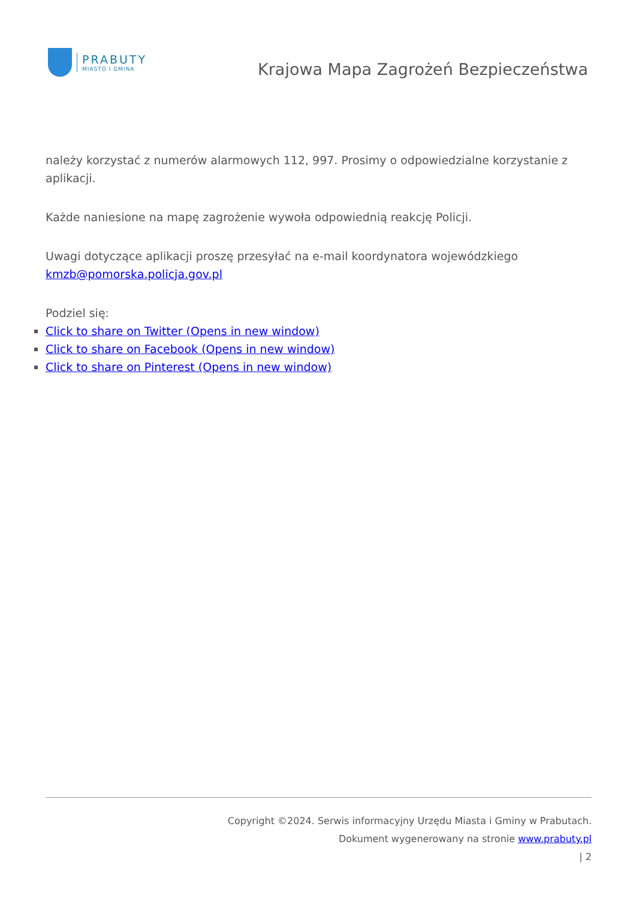PRABUTY
MIASTO I GMINA
Krajowa Mapa Zagrożeń Bezpieczeństwa
należy korzystać z numerów alarmowych 112, 997. Prosimy o odpowiedzialne korzystanie z aplikacji.
Każde naniesione na mapę zagrożenie wywoła odpowiednią reakcję Policji.
Uwagi dotyczące aplikacji proszę przesyłać na e-mail koordynatora wojewódzkiego kmzb@pomorska.policja.gov.pl
Podziel się:
Click to share on Twitter (Opens in new window)
Click to share on Facebook (Opens in new window)
Click to share on Pinterest (Opens in new window)
Copyright ©2024. Serwis informacyjny Urzędu Miasta i Gminy w Prabutach.
Dokument wygenerowany na stronie www.prabuty.pl
| 2